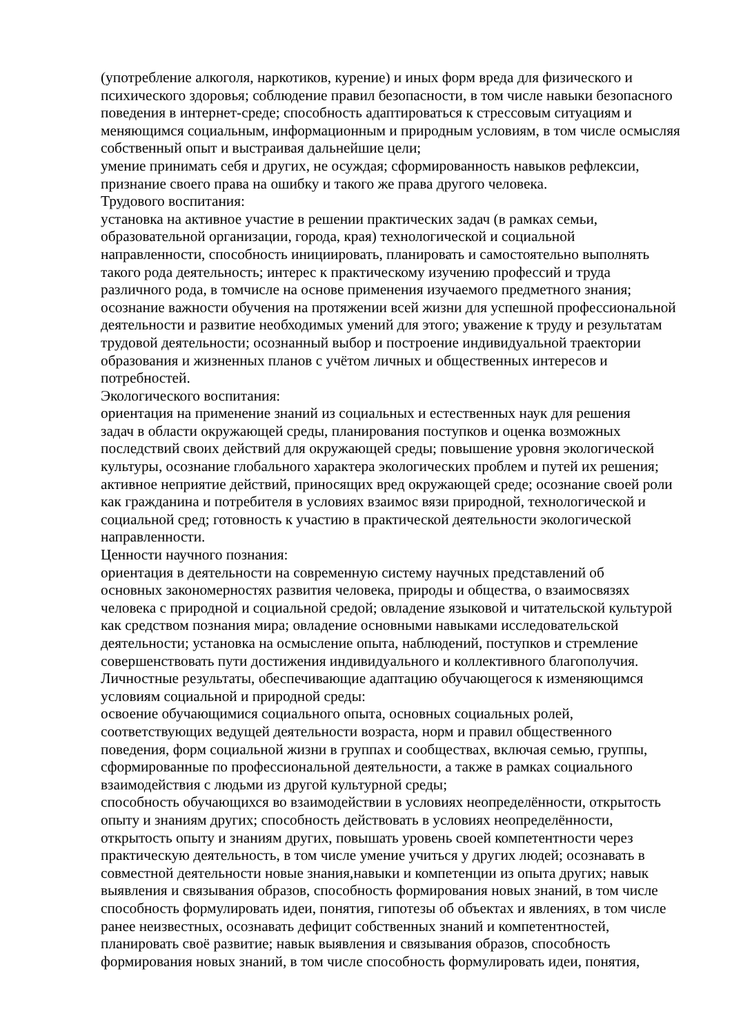(употребление алкоголя, наркотиков, курение) и иных форм вреда для физического и психического здоровья; соблюдение правил безопасности, в том числе навыки безопасного поведения в интернет-среде; способность адаптироваться к стрессовым ситуациям и меняющимся социальным, информационным и природным условиям, в том числе осмысляя собственный опыт и выстраивая дальнейшие цели;
умение принимать себя и других, не осуждая; сформированность навыков рефлексии, признание своего права на ошибку и такого же права другого человека.
Трудового воспитания:
установка на активное участие в решении практических задач (в рамках семьи, образовательной организации, города, края) технологической и социальной направленности, способность инициировать, планировать и самостоятельно выполнять такого рода деятельность; интерес к практическому изучению профессий и труда различного рода, в томчисле на основе применения изучаемого предметного знания; осознание важности обучения на протяжении всей жизни для успешной профессиональной деятельности и развитие необходимых умений для этого; уважение к труду и результатам трудовой деятельности; осознанный выбор и построение индивидуальной траектории образования и жизненных планов с учётом личных и общественных интересов и потребностей.
Экологического воспитания:
ориентация на применение знаний из социальных и естественных наук для решения задач в области окружающей среды, планирования поступков и оценка возможных последствий своих действий для окружающей среды; повышение уровня экологической культуры, осознание глобального характера экологических проблем и путей их решения; активное неприятие действий, приносящих вред окружающей среде; осознание своей роли как гражданина и потребителя в условиях взаимос вязи природной, технологической и социальной сред; готовность к участию в практической деятельности экологической направленности.
Ценности научного познания:
ориентация в деятельности на современную систему научных представлений об основных закономерностях развития человека, природы и общества, о взаимосвязях человека с природной и социальной средой; овладение языковой и читательской культурой как средством познания мира; овладение основными навыками исследовательской деятельности; установка на осмысление опыта, наблюдений, поступков и стремление совершенствовать пути достижения индивидуального и коллективного благополучия.
Личностные результаты, обеспечивающие адаптацию обучающегося к изменяющимся условиям социальной и природной среды:
освоение обучающимися социального опыта, основных социальных ролей, соответствующих ведущей деятельности возраста, норм и правил общественного поведения, форм социальной жизни в группах и сообществах, включая семью, группы, сформированные по профессиональной деятельности, а также в рамках социального взаимодействия с людьми из другой культурной среды;
способность обучающихся во взаимодействии в условиях неопределённости, открытость опыту и знаниям других; способность действовать в условиях неопределённости, открытость опыту и знаниям других, повышать уровень своей компетентности через практическую деятельность, в том числе умение учиться у других людей; осознавать в совместной деятельности новые знания,навыки и компетенции из опыта других; навык выявления и связывания образов, способность формирования новых знаний, в том числе способность формулировать идеи, понятия, гипотезы об объектах и явлениях, в том числе ранее неизвестных, осознавать дефицит собственных знаний и компетентностей, планировать своё развитие; навык выявления и связывания образов, способность формирования новых знаний, в том числе способность формулировать идеи, понятия,